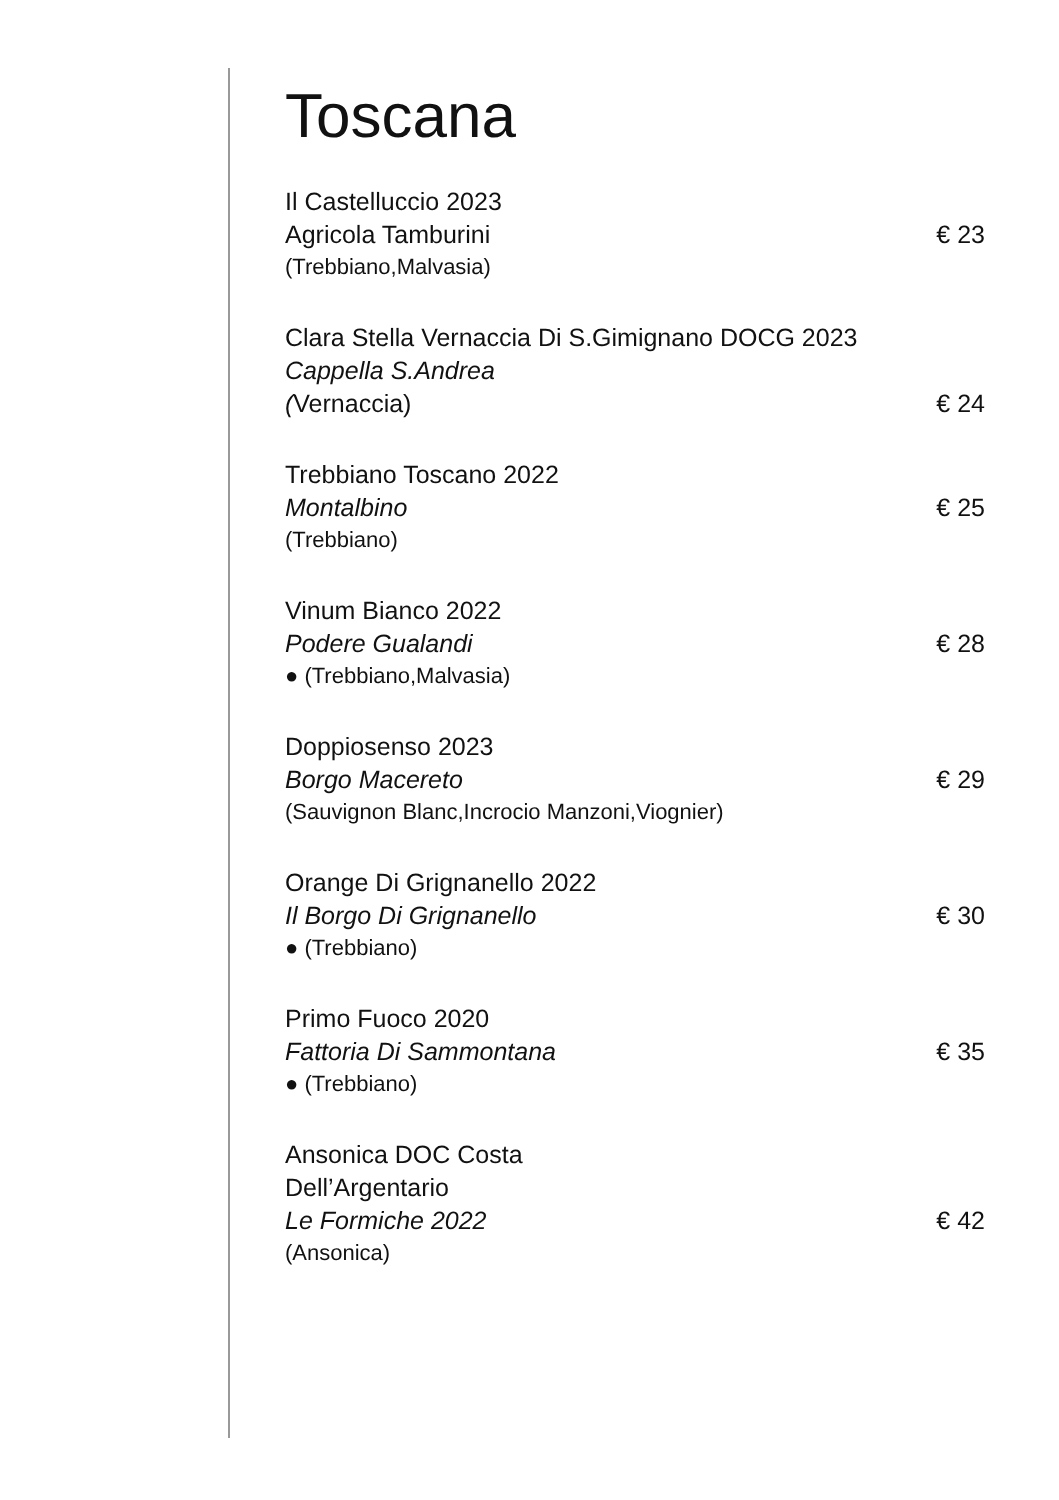Toscana
Il Castelluccio 2023
Agricola Tamburini € 23
(Trebbiano,Malvasia)
Clara Stella Vernaccia Di S.Gimignano DOCG 2023
Cappella S.Andrea
(Vernaccia) € 24
Trebbiano Toscano 2022
Montalbino € 25
(Trebbiano)
Vinum Bianco 2022
Podere Gualandi € 28
● (Trebbiano,Malvasia)
Doppiosenso 2023
Borgo Macereto € 29
(Sauvignon Blanc,Incrocio Manzoni,Viognier)
Orange Di Grignanello 2022
Il Borgo Di Grignanello € 30
● (Trebbiano)
Primo Fuoco 2020
Fattoria Di Sammontana € 35
● (Trebbiano)
Ansonica DOC Costa
Dell’Argentario
Le Formiche 2022 € 42
(Ansonica)